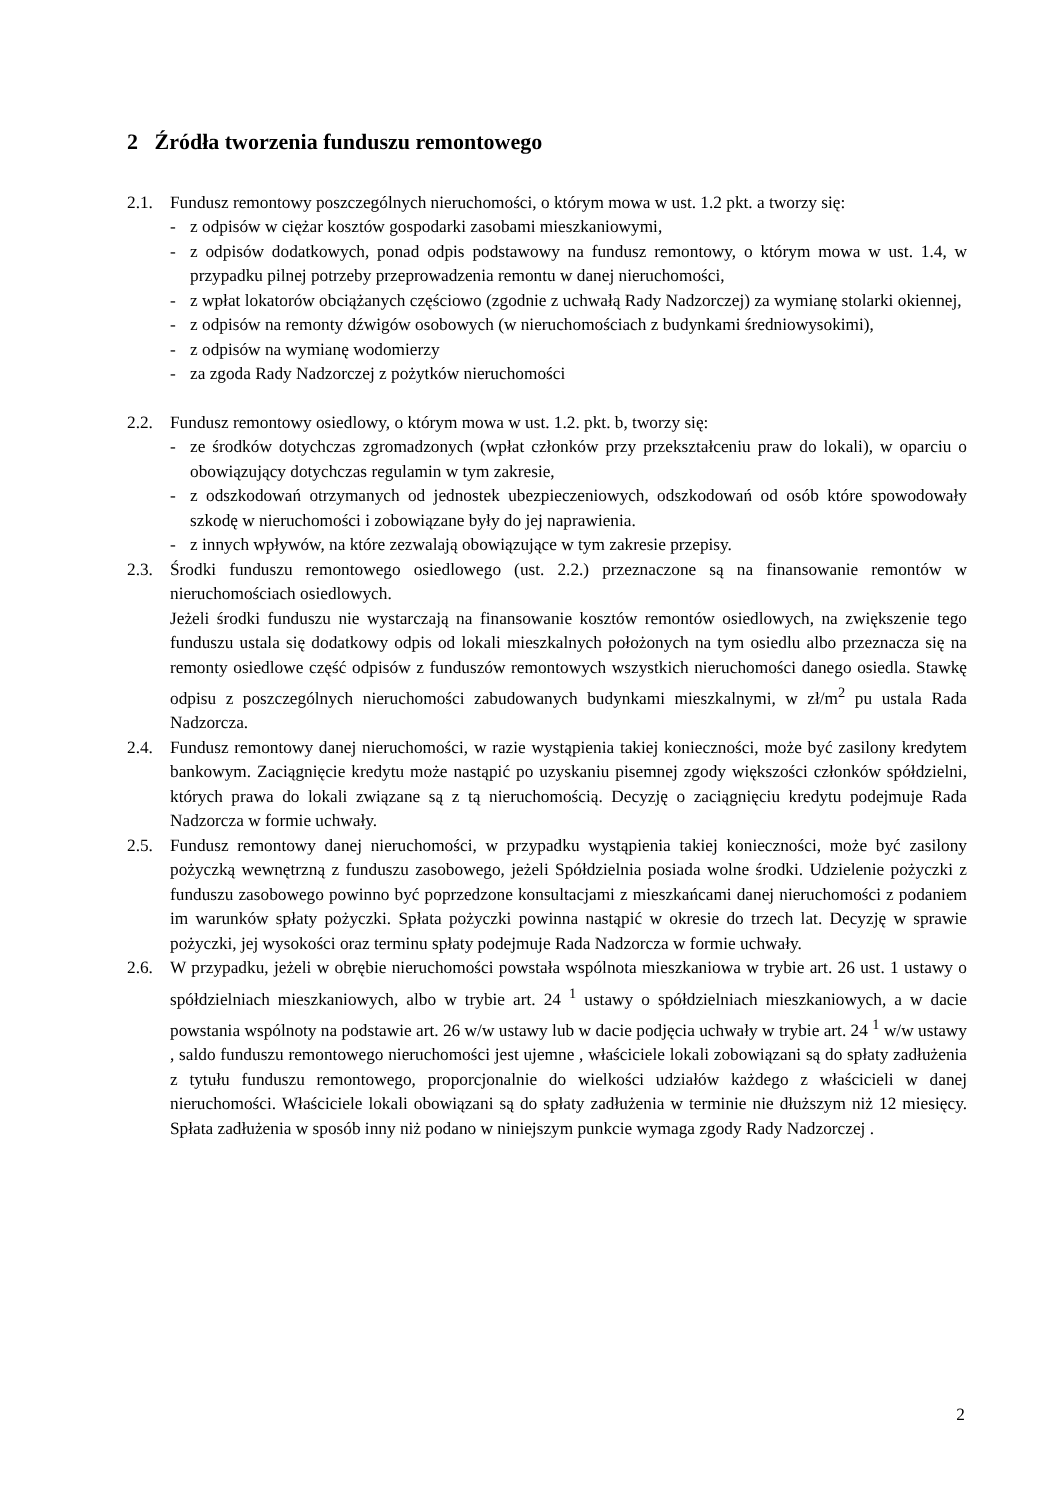2 Źródła tworzenia funduszu remontowego
2.1. Fundusz remontowy poszczególnych nieruchomości, o którym mowa w ust. 1.2 pkt. a tworzy się:
- z odpisów w ciężar kosztów gospodarki zasobami mieszkaniowymi,
- z odpisów dodatkowych, ponad odpis podstawowy na fundusz remontowy, o którym mowa w ust. 1.4, w przypadku pilnej potrzeby przeprowadzenia remontu w danej nieruchomości,
- z wpłat lokatorów obciążanych częściowo (zgodnie z uchwałą Rady Nadzorczej) za wymianę stolarki okiennej,
- z odpisów na remonty dźwigów osobowych (w nieruchomościach z budynkami średniowysokimi),
- z odpisów na wymianę wodomierzy
- za zgoda Rady Nadzorczej z pożytków nieruchomości
2.2. Fundusz remontowy osiedlowy, o którym mowa w ust. 1.2. pkt. b, tworzy się:
- ze środków dotychczas zgromadzonych (wpłat członków przy przekształceniu praw do lokali), w oparciu o obowiązujący dotychczas regulamin w tym zakresie,
- z odszkodowań otrzymanych od jednostek ubezpieczeniowych, odszkodowań od osób które spowodowały szkodę w nieruchomości i zobowiązane były do jej naprawienia.
- z innych wpływów, na które zezwalają obowiązujące w tym zakresie przepisy.
2.3. Środki funduszu remontowego osiedlowego (ust. 2.2.) przeznaczone są na finansowanie remontów w nieruchomościach osiedlowych.
Jeżeli środki funduszu nie wystarczają na finansowanie kosztów remontów osiedlowych, na zwiększenie tego funduszu ustala się dodatkowy odpis od lokali mieszkalnych położonych na tym osiedlu albo przeznacza się na remonty osiedlowe część odpisów z funduszów remontowych wszystkich nieruchomości danego osiedla. Stawkę odpisu z poszczególnych nieruchomości zabudowanych budynkami mieszkalnymi, w zł/m<sup>2</sup> pu ustala Rada Nadzorcza.
2.4. Fundusz remontowy danej nieruchomości, w razie wystąpienia takiej konieczności, może być zasilony kredytem bankowym. Zaciągnięcie kredytu może nastąpić po uzyskaniu pisemnej zgody większości członków spółdzielni, których prawa do lokali związane są z tą nieruchomością. Decyzję o zaciągnięciu kredytu podejmuje Rada Nadzorcza w formie uchwały.
2.5. Fundusz remontowy danej nieruchomości, w przypadku wystąpienia takiej konieczności, może być zasilony pożyczką wewnętrzną z funduszu zasobowego, jeżeli Spółdzielnia posiada wolne środki. Udzielenie pożyczki z funduszu zasobowego powinno być poprzedzone konsultacjami z mieszkańcami danej nieruchomości z podaniem im warunków spłaty pożyczki. Spłata pożyczki powinna nastąpić w okresie do trzech lat. Decyzję w sprawie pożyczki, jej wysokości oraz terminu spłaty podejmuje Rada Nadzorcza w formie uchwały.
2.6. W przypadku, jeżeli w obrębie nieruchomości powstała wspólnota mieszkaniowa w trybie art. 26 ust. 1 ustawy o spółdzielniach mieszkaniowych, albo w trybie art. 24 <sup>1</sup> ustawy o spółdzielniach mieszkaniowych, a w dacie powstania wspólnoty na podstawie art. 26 w/w ustawy lub w dacie podjęcia uchwały w trybie art. 24 <sup>1</sup> w/w ustawy , saldo funduszu remontowego nieruchomości jest ujemne , właściciele lokali zobowiązani są do spłaty zadłużenia z tytułu funduszu remontowego, proporcjonalnie do wielkości udziałów każdego z właścicieli w danej nieruchomości. Właściciele lokali obowiązani są do spłaty zadłużenia w terminie nie dłuższym niż 12 miesięcy. Spłata zadłużenia w sposób inny niż podano w niniejszym punkcie wymaga zgody Rady Nadzorczej .
2